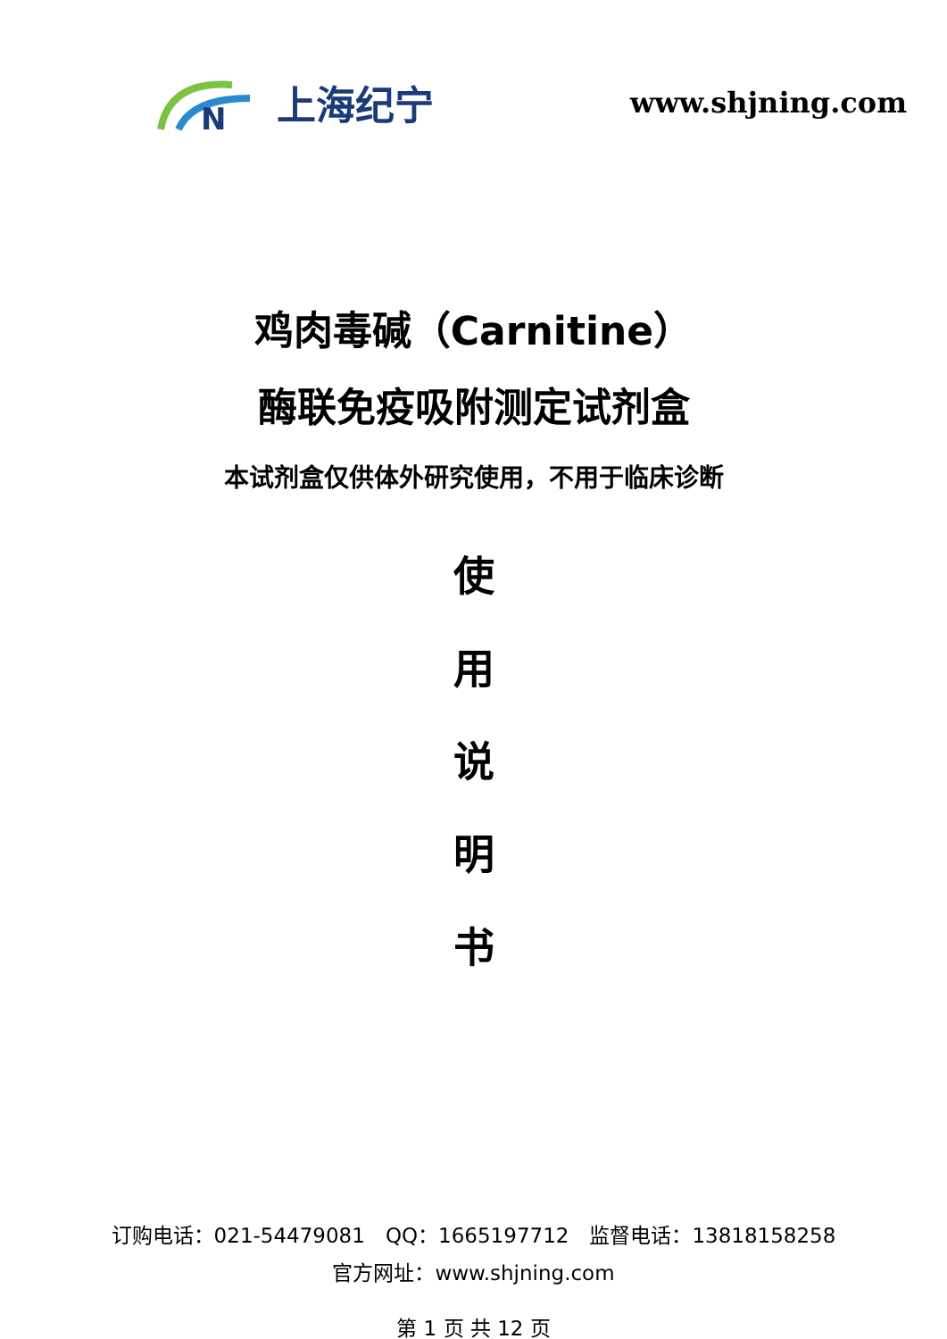N
上海纪宁
www.shjning.com
鸡肉毒碱（Carnitine）
酶联免疫吸附测定试剂盒
本试剂盒仅供体外研究使用，不用于临床诊断
使
用
说
明
书
订购电话：021-54479081　QQ：1665197712　监督电话：13818158258
官方网址：www.shjning.com
第 1 页 共 12 页